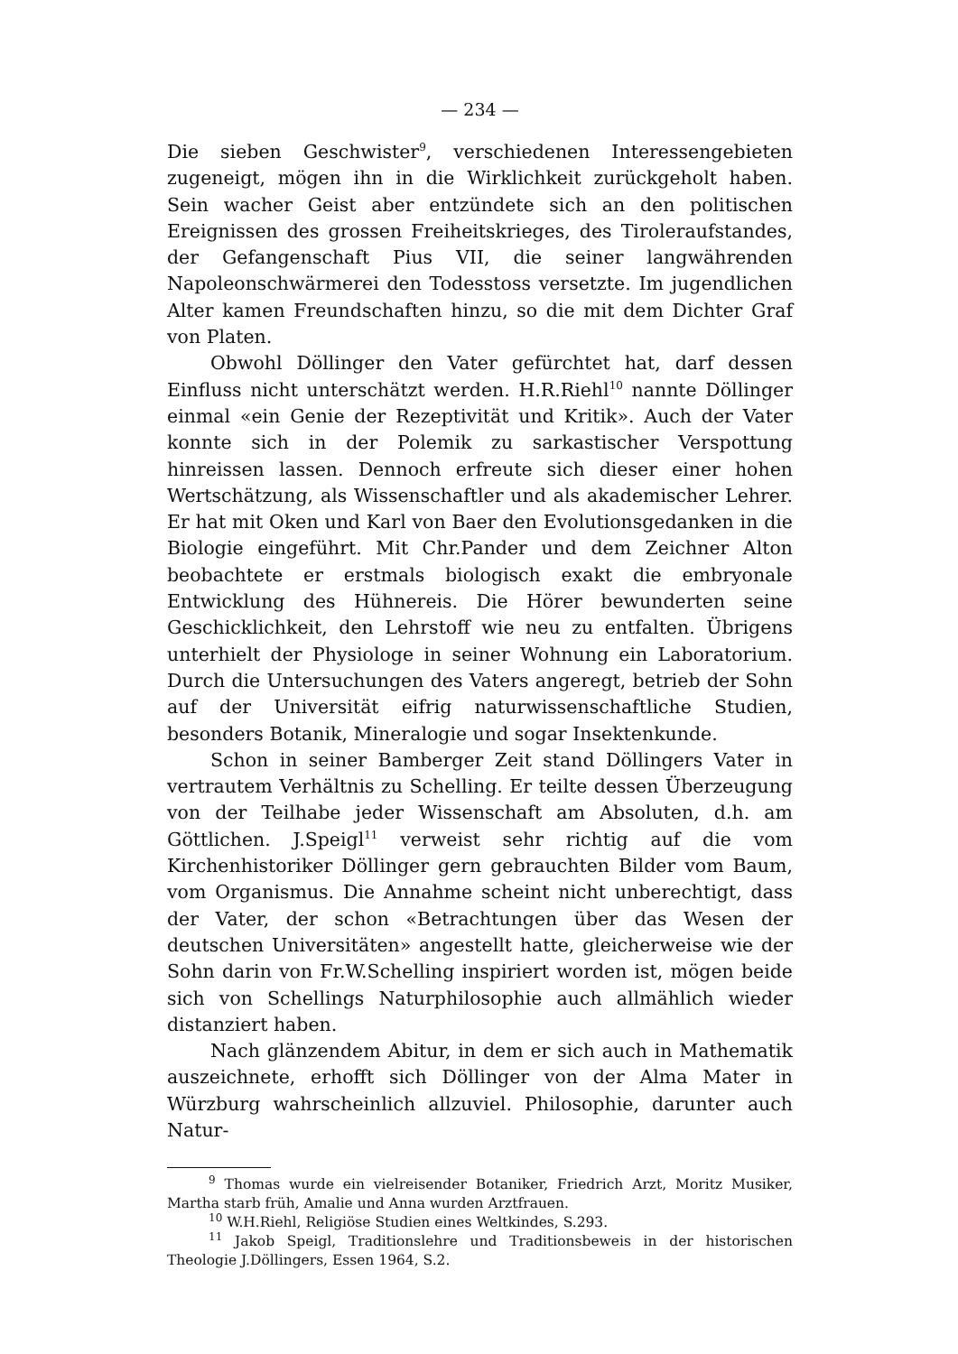— 234 —
Die sieben Geschwister<sup>9</sup>, verschiedenen Interessengebieten zugeneigt, mögen ihn in die Wirklichkeit zurückgeholt haben. Sein wacher Geist aber entzündete sich an den politischen Ereignissen des grossen Freiheitskrieges, des Tiroleraufstandes, der Gefangenschaft Pius VII, die seiner langwährenden Napoleonschwärmerei den Todesstoss versetzte. Im jugendlichen Alter kamen Freundschaften hinzu, so die mit dem Dichter Graf von Platen.
Obwohl Döllinger den Vater gefürchtet hat, darf dessen Einfluss nicht unterschätzt werden. H.R.Riehl<sup>10</sup> nannte Döllinger einmal «ein Genie der Rezeptivität und Kritik». Auch der Vater konnte sich in der Polemik zu sarkastischer Verspottung hinreissen lassen. Dennoch erfreute sich dieser einer hohen Wertschätzung, als Wissenschaftler und als akademischer Lehrer. Er hat mit Oken und Karl von Baer den Evolutionsgedanken in die Biologie eingeführt. Mit Chr.Pander und dem Zeichner Alton beobachtete er erstmals biologisch exakt die embryonale Entwicklung des Hühnereis. Die Hörer bewunderten seine Geschicklichkeit, den Lehrstoff wie neu zu entfalten. Übrigens unterhielt der Physiologe in seiner Wohnung ein Laboratorium. Durch die Untersuchungen des Vaters angeregt, betrieb der Sohn auf der Universität eifrig naturwissenschaftliche Studien, besonders Botanik, Mineralogie und sogar Insektenkunde.
Schon in seiner Bamberger Zeit stand Döllingers Vater in vertrautem Verhältnis zu Schelling. Er teilte dessen Überzeugung von der Teilhabe jeder Wissenschaft am Absoluten, d.h. am Göttlichen. J.Speigl<sup>11</sup> verweist sehr richtig auf die vom Kirchenhistoriker Döllinger gern gebrauchten Bilder vom Baum, vom Organismus. Die Annahme scheint nicht unberechtigt, dass der Vater, der schon «Betrachtungen über das Wesen der deutschen Universitäten» angestellt hatte, gleicherweise wie der Sohn darin von Fr.W.Schelling inspiriert worden ist, mögen beide sich von Schellings Naturphilosophie auch allmählich wieder distanziert haben.
Nach glänzendem Abitur, in dem er sich auch in Mathematik auszeichnete, erhofft sich Döllinger von der Alma Mater in Würzburg wahrscheinlich allzuviel. Philosophie, darunter auch Natur-
<sup>9</sup> Thomas wurde ein vielreisender Botaniker, Friedrich Arzt, Moritz Musiker, Martha starb früh, Amalie und Anna wurden Arztfrauen.
<sup>10</sup> W.H.Riehl, Religiöse Studien eines Weltkindes, S.293.
<sup>11</sup> Jakob Speigl, Traditionslehre und Traditionsbeweis in der historischen Theologie J.Döllingers, Essen 1964, S.2.